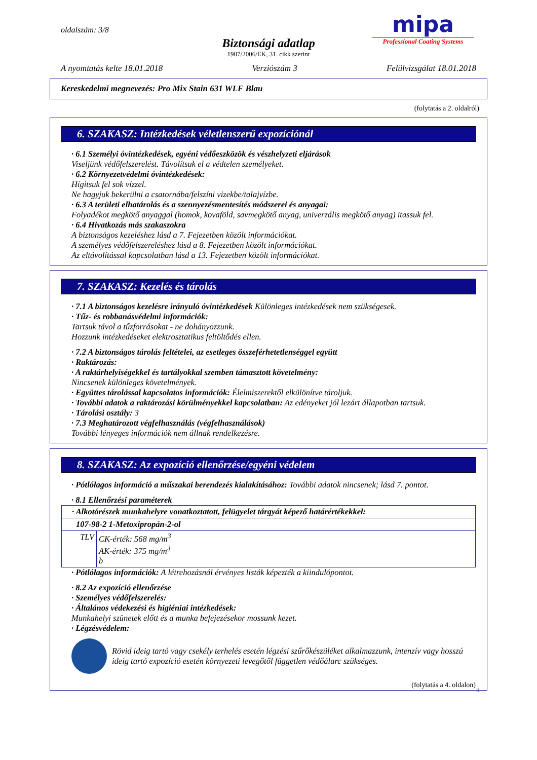oldalszám: 3/8
Biztonsági adatlap
1907/2006/EK, 31. cikk szerint
mipa
Professional Coating Systems
A nyomtatás kelte 18.01.2018 Verziószám 3 Felülvizsgálat 18.01.2018
Kereskedelmi megnevezés: Pro Mix Stain 631 WLF Blau
(folytatás a 2. oldalról)
6. SZAKASZ: Intézkedések véletlenszerű expozíciónál
· 6.1 Személyi óvintézkedések, egyéni védőeszközök és vészhelyzeti eljárások
Viseljünk védőfelszerelést. Távolítsuk el a védtelen személyeket.
· 6.2 Környezetvédelmi óvintézkedések:
Hígitsuk fel sok vízzel.
Ne hagyjuk bekerülni a csatornába/felszíni vizekbe/talajvízbe.
· 6.3 A területi elhatárolás és a szennyezésmentesítés módszerei és anyagai:
Folyadékot megkötő anyaggal (homok, kovaföld, savmegkötő anyag, univerzális megkötő anyag) itassuk fel.
· 6.4 Hivatkozás más szakaszokra
A biztonságos kezeléshez lásd a 7. Fejezetben közölt információkat.
A személyes védőfelszereléshez lásd a 8. Fejezetben közölt információkat.
Az eltávolítással kapcsolatban lásd a 13. Fejezetben közölt információkat.
7. SZAKASZ: Kezelés és tárolás
· 7.1 A biztonságos kezelésre irányuló óvintézkedések Különleges intézkedések nem szükségesek.
· Tűz- és robbanásvédelmi információk:
Tartsuk távol a tűzforrásokat - ne dohányozzunk.
Hozzunk intézkedéseket elektrosztatikus feltöltődés ellen.
· 7.2 A biztonságos tárolás feltételei, az esetleges összeférhetetlenséggel együtt
· Raktározás:
· A raktárhelyiségekkel és tartályokkal szemben támasztott követelmény:
Nincsenek különleges követelmények.
· Együttes tárolással kapcsolatos információk: Élelmiszerektől elkülönítve tároljuk.
· További adatok a raktározási körülményekkel kapcsolatban: Az edényeket jól lezárt állapotban tartsuk.
· Tárolási osztály: 3
· 7.3 Meghatározott végfelhasználás (végfelhasználások)
További lényeges információk nem állnak rendelkezésre.
8. SZAKASZ: Az expozíció ellenőrzése/egyéni védelem
· Pótlólagos információ a műszakai berendezés kialakításához: További adatok nincsenek; lásd 7. pontot.
· 8.1 Ellenőrzési paraméterek
| · Alkotórészek munkahelyre vonatkoztatott, felügyelet tárgyát képező határértékekkel: | |
| 107-98-2 1-Metoxipropán-2-ol | |
| TLV | CK-érték: 568 mg/m<sup>3</sup> AK-érték: 375 mg/m<sup>3</sup> b |
· Pótlólagos információk: A létrehozásnál érvényes listák képezték a kiindulópontot.
· 8.2 Az expozíció ellenőrzése
· Személyes védőfelszerelés:
· Általános védekezési és higiéniai intézkedések:
Munkahelyi szünetek előtt és a munka befejezésekor mossunk kezet.
· Légzésvédelem:
Rövid ideig tartó vagy csekély terhelés esetén légzési szűrőkészüléket alkalmazzunk, intenzív vagy hosszú ideig tartó expozíció esetén környezeti levegőtől független védőálarc szükséges.
(folytatás a 4. oldalon)
H